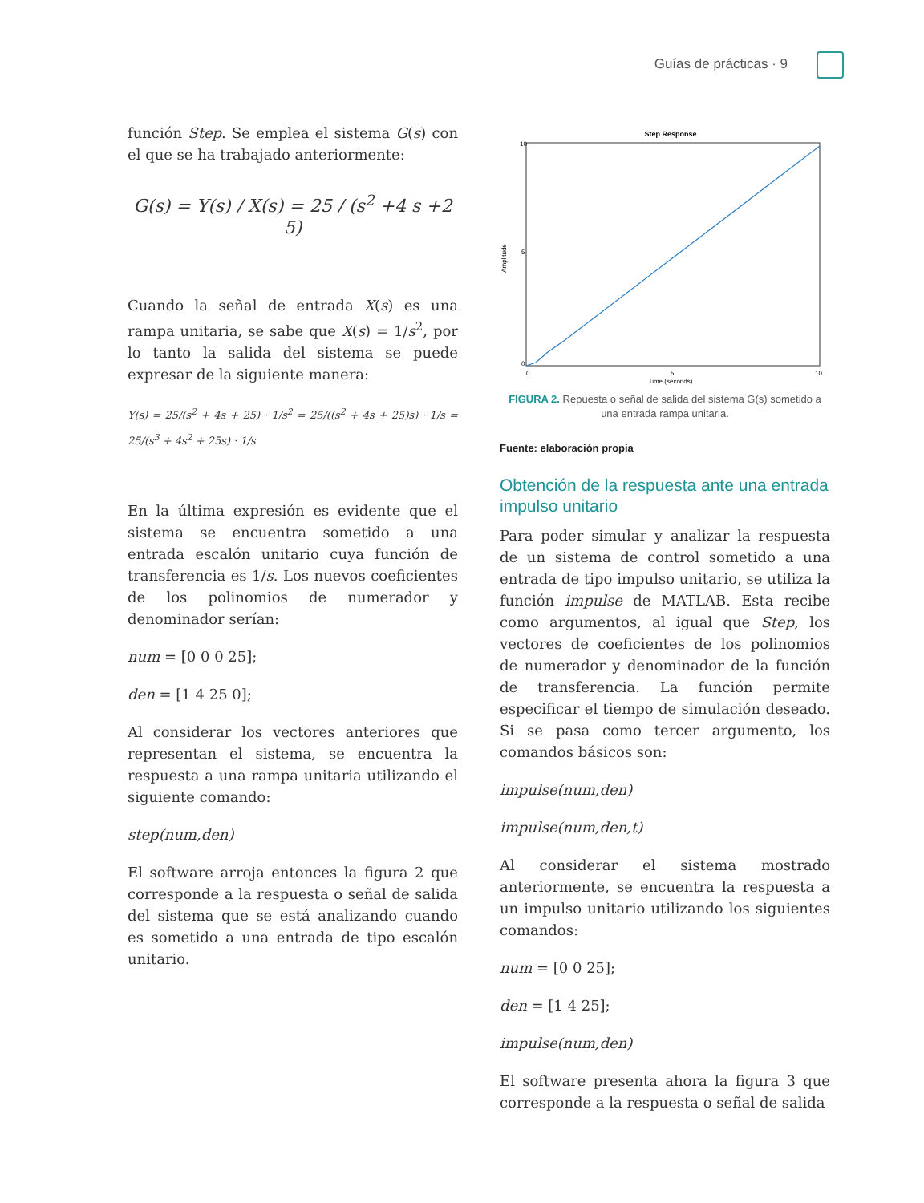Guías de prácticas · 9
función Step. Se emplea el sistema G(s) con el que se ha trabajado anteriormente:
G(s) = Y(s) / X(s) = 25 / (s<sup>2</sup> +4 s +2 5)
Cuando la señal de entrada X(s) es una rampa unitaria, se sabe que X(s) = 1/s<sup>2</sup>, por lo tanto la salida del sistema se puede expresar de la siguiente manera:
Y(s) = 25/(s<sup>2</sup> + 4s + 25) · 1/s<sup>2</sup> = 25/((s<sup>2</sup> + 4s + 25)s) · 1/s = 25/(s<sup>3</sup> + 4s<sup>2</sup> + 25s) · 1/s
En la última expresión es evidente que el sistema se encuentra sometido a una entrada escalón unitario cuya función de transferencia es 1/s. Los nuevos coeficientes de los polinomios de numerador y denominador serían:
num = [0 0 0 25];
den = [1 4 25 0];
Al considerar los vectores anteriores que representan el sistema, se encuentra la respuesta a una rampa unitaria utilizando el siguiente comando:
step(num,den)
El software arroja entonces la figura 2 que corresponde a la respuesta o señal de salida del sistema que se está analizando cuando es sometido a una entrada de tipo escalón unitario.
Step Response
10
0
5
0
5
10
Time (seconds)
Amplitude
FIGURA 2. Repuesta o señal de salida del sistema G(s) sometido a una entrada rampa unitaria.
Fuente: elaboración propia
Obtención de la respuesta ante una entrada impulso unitario
Para poder simular y analizar la respuesta de un sistema de control sometido a una entrada de tipo impulso unitario, se utiliza la función impulse de MATLAB. Esta recibe como argumentos, al igual que Step, los vectores de coeficientes de los polinomios de numerador y denominador de la función de transferencia. La función permite especificar el tiempo de simulación deseado. Si se pasa como tercer argumento, los comandos básicos son:
impulse(num,den)
impulse(num,den,t)
Al considerar el sistema mostrado anteriormente, se encuentra la respuesta a un impulso unitario utilizando los siguientes comandos:
num = [0 0 25];
den = [1 4 25];
impulse(num,den)
El software presenta ahora la figura 3 que corresponde a la respuesta o señal de salida